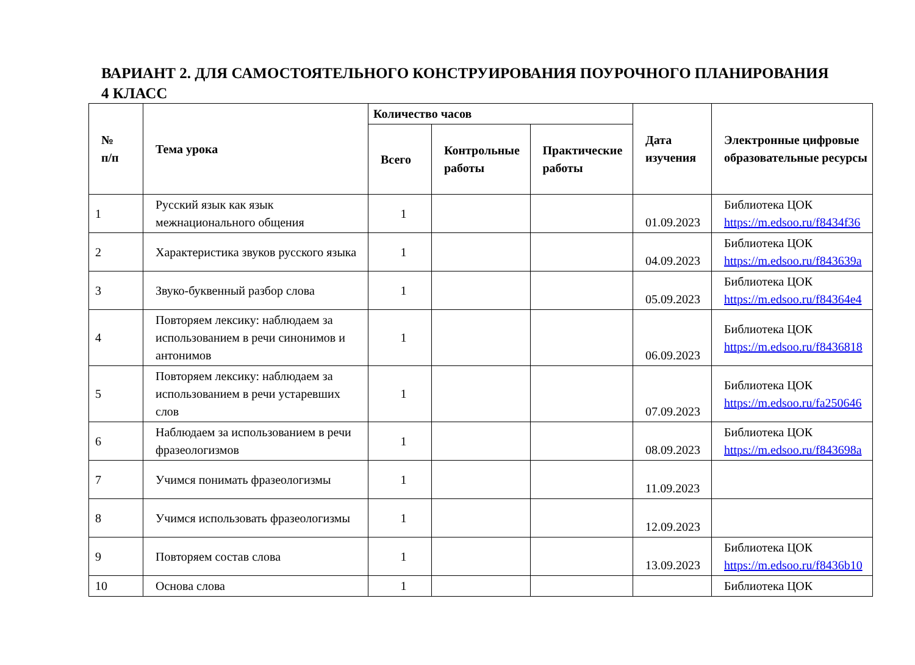ВАРИАНТ 2. ДЛЯ САМОСТОЯТЕЛЬНОГО КОНСТРУИРОВАНИЯ ПОУРОЧНОГО ПЛАНИРОВАНИЯ
4 КЛАСС
| № п/п | Тема урока | Количество часов | | | Дата изучения | Электронные цифровые образовательные ресурсы |
| --- | --- | --- | --- | --- | --- | --- |
| | | Всего | Контрольные работы | Практические работы | | |
| 1 | Русский язык как язык межнационального общения | 1 | | | 01.09.2023 | Библиотека ЦОК https://m.edsoo.ru/f8434f36 |
| 2 | Характеристика звуков русского языка | 1 | | | 04.09.2023 | Библиотека ЦОК https://m.edsoo.ru/f843639a |
| 3 | Звуко-буквенный разбор слова | 1 | | | 05.09.2023 | Библиотека ЦОК https://m.edsoo.ru/f84364e4 |
| 4 | Повторяем лексику: наблюдаем за использованием в речи синонимов и антонимов | 1 | | | 06.09.2023 | Библиотека ЦОК https://m.edsoo.ru/f8436818 |
| 5 | Повторяем лексику: наблюдаем за использованием в речи устаревших слов | 1 | | | 07.09.2023 | Библиотека ЦОК https://m.edsoo.ru/fa250646 |
| 6 | Наблюдаем за использованием в речи фразеологизмов | 1 | | | 08.09.2023 | Библиотека ЦОК https://m.edsoo.ru/f843698a |
| 7 | Учимся понимать фразеологизмы | 1 | | | 11.09.2023 | |
| 8 | Учимся использовать фразеологизмы | 1 | | | 12.09.2023 | |
| 9 | Повторяем состав слова | 1 | | | 13.09.2023 | Библиотека ЦОК https://m.edsoo.ru/f8436b10 |
| 10 | Основа слова | 1 | | | | Библиотека ЦОК |